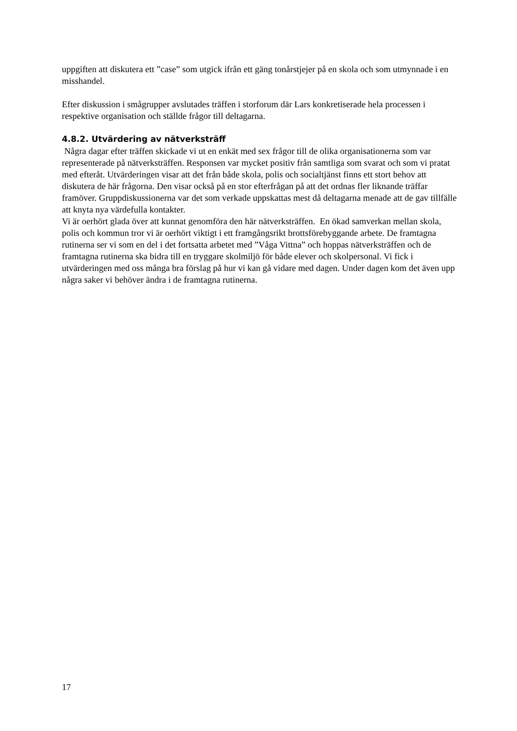uppgiften att diskutera ett ”case” som utgick ifrån ett gäng tonårstjejer på en skola och som utmynnade i en misshandel.
Efter diskussion i smågrupper avslutades träffen i storforum där Lars konkretiserade hela processen i respektive organisation och ställde frågor till deltagarna.
4.8.2. Utvärdering av nätverksträff
Några dagar efter träffen skickade vi ut en enkät med sex frågor till de olika organisationerna som var representerade på nätverksträffen. Responsen var mycket positiv från samtliga som svarat och som vi pratat med efteråt. Utvärderingen visar att det från både skola, polis och socialtjänst finns ett stort behov att diskutera de här frågorna. Den visar också på en stor efterfrågan på att det ordnas fler liknande träffar framöver. Gruppdiskussionerna var det som verkade uppskattas mest då deltagarna menade att de gav tillfälle att knyta nya värdefulla kontakter.
Vi är oerhört glada över att kunnat genomföra den här nätverksträffen. En ökad samverkan mellan skola, polis och kommun tror vi är oerhört viktigt i ett framgångsrikt brottsförebyggande arbete. De framtagna rutinerna ser vi som en del i det fortsatta arbetet med ”Våga Vittna” och hoppas nätverksträffen och de framtagna rutinerna ska bidra till en tryggare skolmiljö för både elever och skolpersonal. Vi fick i utvärderingen med oss många bra förslag på hur vi kan gå vidare med dagen. Under dagen kom det även upp några saker vi behöver ändra i de framtagna rutinerna.
17